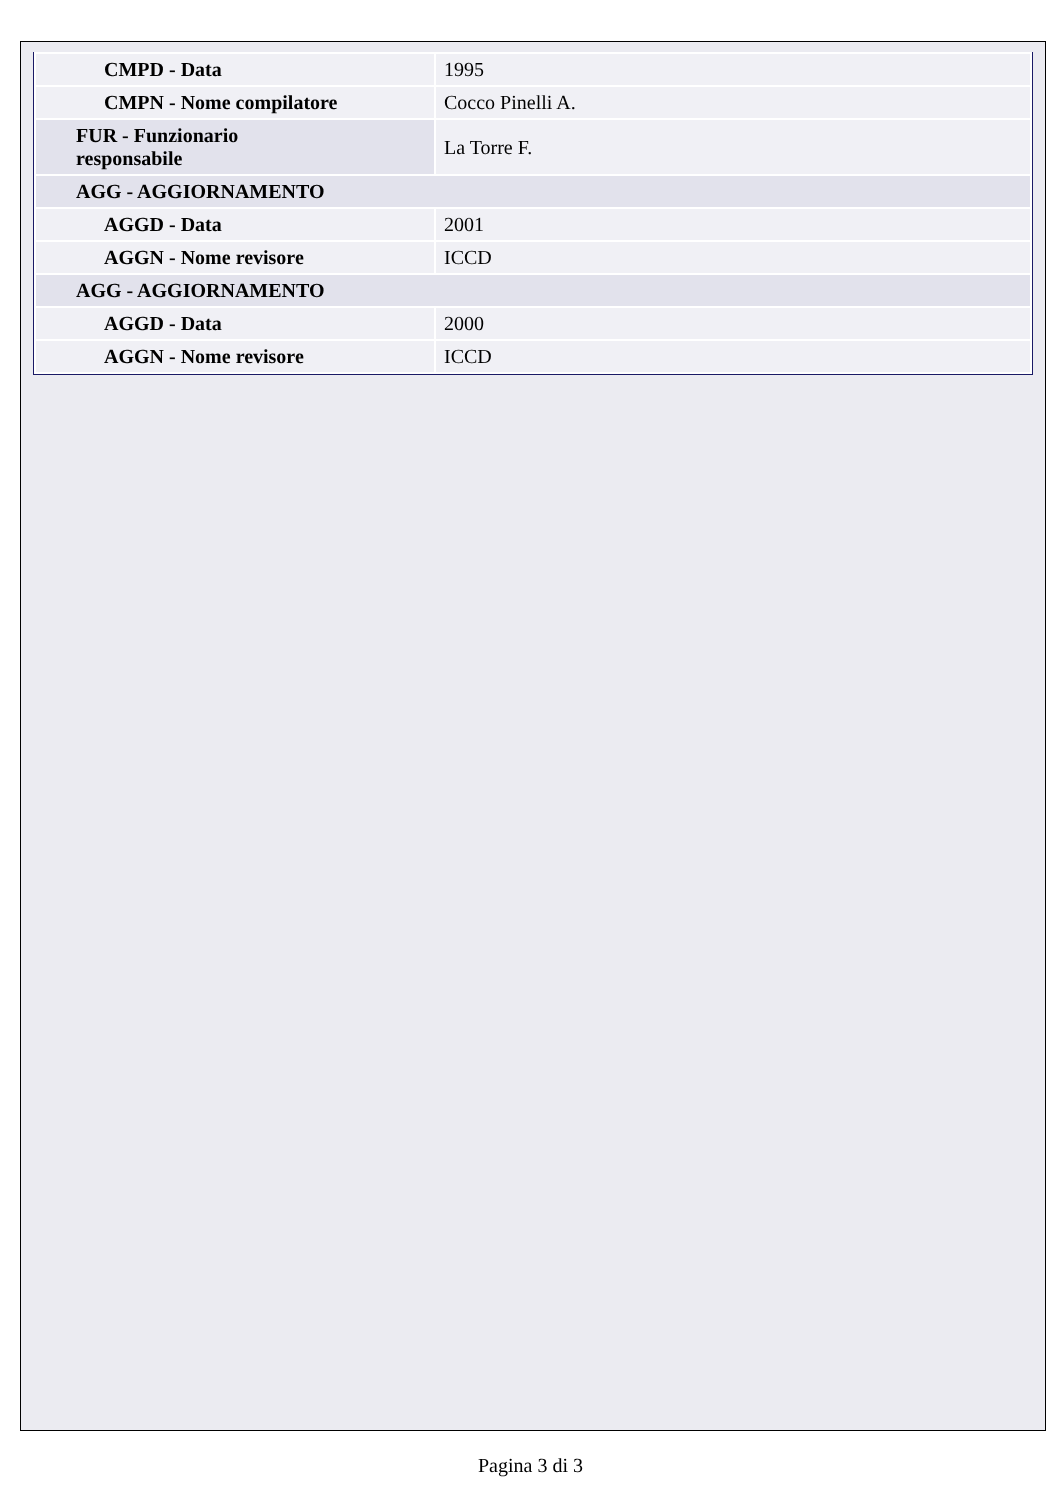| CMPD - Data | 1995 |
| CMPN - Nome compilatore | Cocco Pinelli A. |
| FUR - Funzionario responsabile | La Torre F. |
| AGG - AGGIORNAMENTO | |
| AGGD - Data | 2001 |
| AGGN - Nome revisore | ICCD |
| AGG - AGGIORNAMENTO | |
| AGGD - Data | 2000 |
| AGGN - Nome revisore | ICCD |
Pagina 3 di 3